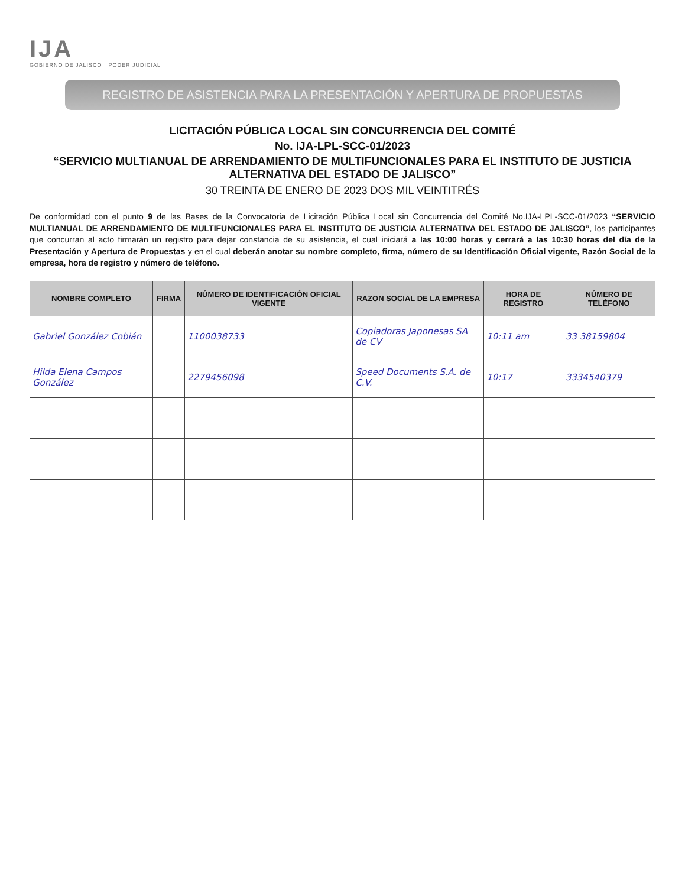IJA
GOBIERNO DE JALISCO · PODER JUDICIAL
REGISTRO DE ASISTENCIA PARA LA PRESENTACIÓN Y APERTURA DE PROPUESTAS
LICITACIÓN PÚBLICA LOCAL SIN CONCURRENCIA DEL COMITÉ
No. IJA-LPL-SCC-01/2023
“SERVICIO MULTIANUAL DE ARRENDAMIENTO DE MULTIFUNCIONALES PARA EL INSTITUTO DE JUSTICIA ALTERNATIVA DEL ESTADO DE JALISCO”
30 TREINTA DE ENERO DE 2023 DOS MIL VEINTITRÉS
De conformidad con el punto 9 de las Bases de la Convocatoria de Licitación Pública Local sin Concurrencia del Comité No.IJA-LPL-SCC-01/2023 “SERVICIO MULTIANUAL DE ARRENDAMIENTO DE MULTIFUNCIONALES PARA EL INSTITUTO DE JUSTICIA ALTERNATIVA DEL ESTADO DE JALISCO”, los participantes que concurran al acto firmarán un registro para dejar constancia de su asistencia, el cual iniciará a las 10:00 horas y cerrará a las 10:30 horas del día de la Presentación y Apertura de Propuestas y en el cual deberán anotar su nombre completo, firma, número de su Identificación Oficial vigente, Razón Social de la empresa, hora de registro y número de teléfono.
| NOMBRE COMPLETO | FIRMA | NÚMERO DE IDENTIFICACIÓN OFICIAL VIGENTE | RAZON SOCIAL DE LA EMPRESA | HORA DE REGISTRO | NÚMERO DE TELÉFONO |
| --- | --- | --- | --- | --- | --- |
| Gabriel González Cobián | | 1100038733 | Copiadoras Japonesas SA de CV | 10:11 am | 33 38159804 |
| Hilda Elena Campos González | | 2279456098 | Speed Documents S.A. de C.V. | 10:17 | 3334540379 |